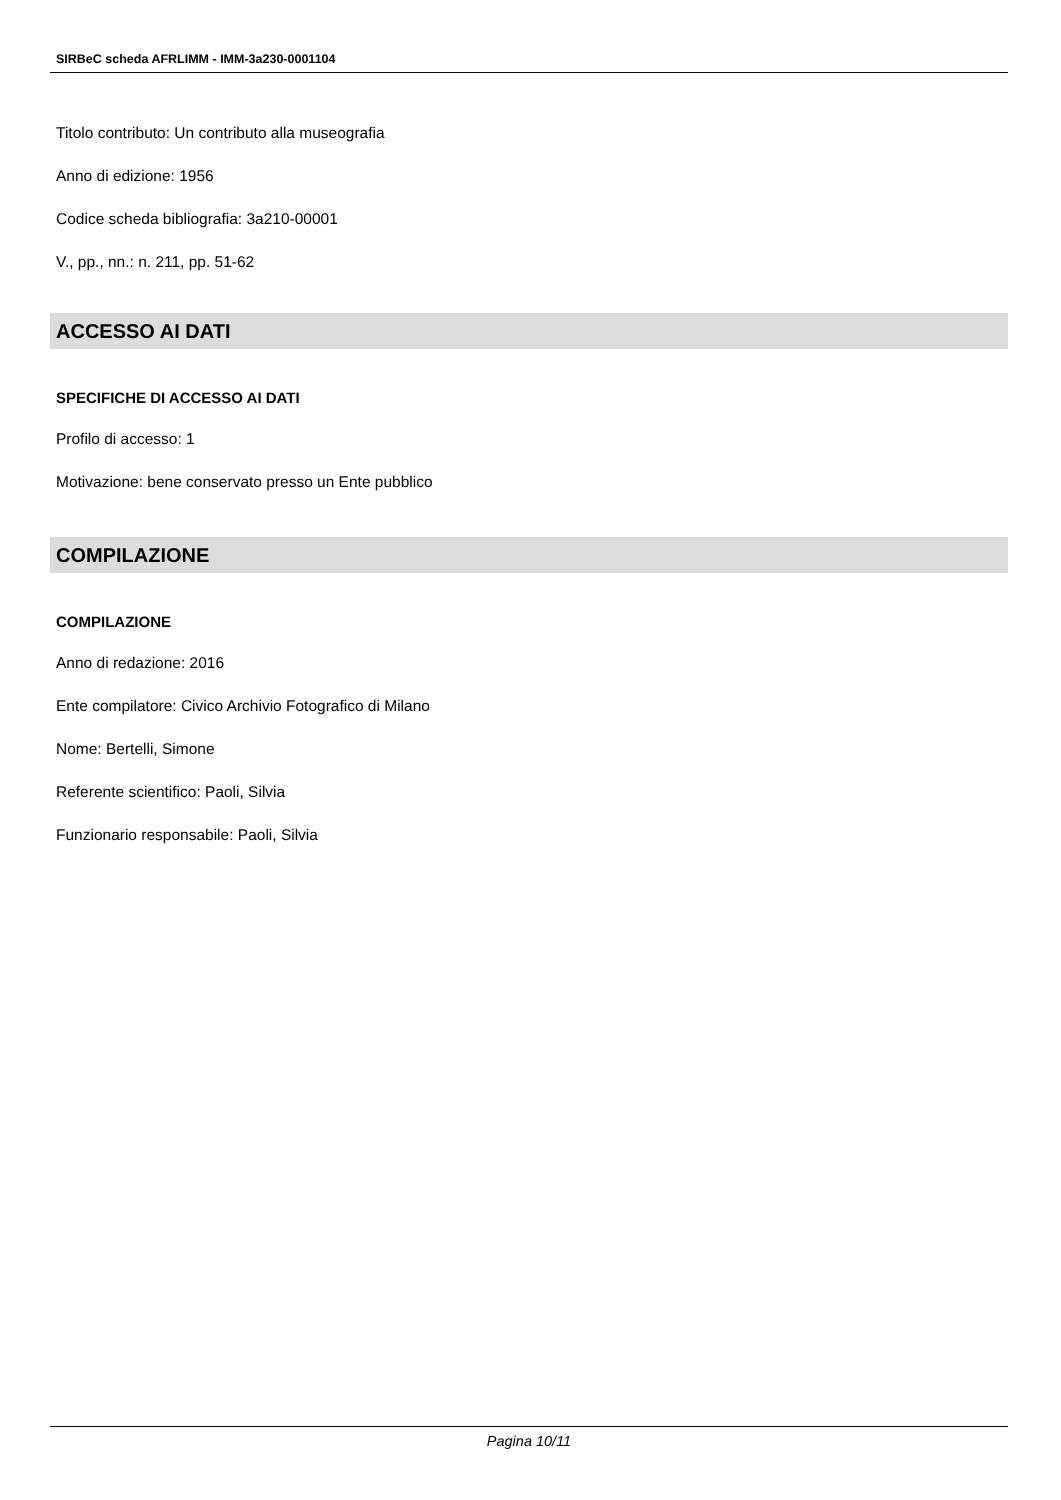SIRBeC scheda AFRLIMM - IMM-3a230-0001104
Titolo contributo: Un contributo alla museografia
Anno di edizione: 1956
Codice scheda bibliografia: 3a210-00001
V., pp., nn.: n. 211, pp. 51-62
ACCESSO AI DATI
SPECIFICHE DI ACCESSO AI DATI
Profilo di accesso: 1
Motivazione: bene conservato presso un Ente pubblico
COMPILAZIONE
COMPILAZIONE
Anno di redazione: 2016
Ente compilatore: Civico Archivio Fotografico di Milano
Nome: Bertelli, Simone
Referente scientifico: Paoli, Silvia
Funzionario responsabile: Paoli, Silvia
Pagina 10/11